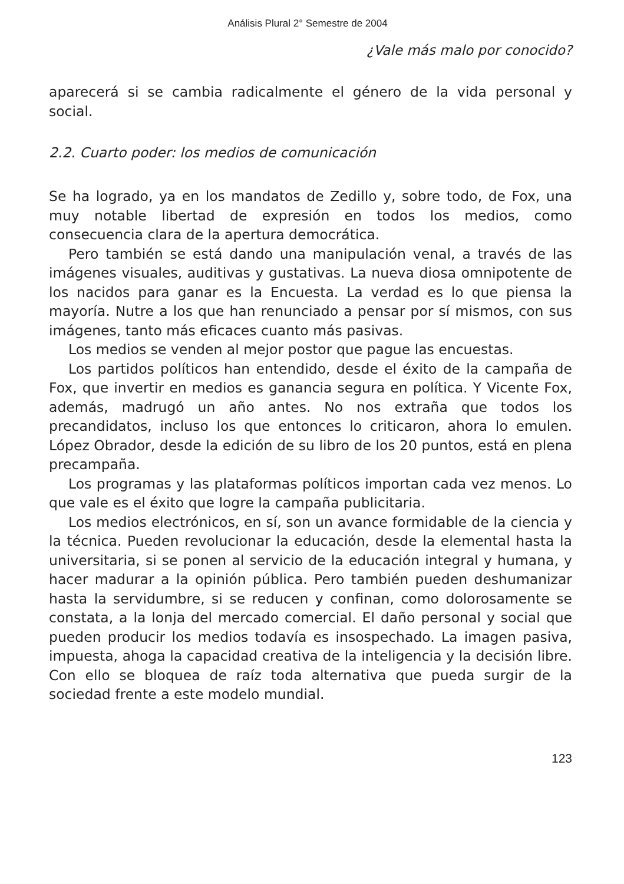Análisis Plural 2° Semestre de 2004
¿Vale más malo por conocido?
aparecerá si se cambia radicalmente el género de la vida personal y social.
2.2. Cuarto poder: los medios de comunicación
Se ha logrado, ya en los mandatos de Zedillo y, sobre todo, de Fox, una muy notable libertad de expresión en todos los medios, como consecuencia clara de la apertura democrática.
Pero también se está dando una manipulación venal, a través de las imágenes visuales, auditivas y gustativas. La nueva diosa omnipotente de los nacidos para ganar es la Encuesta. La verdad es lo que piensa la mayoría. Nutre a los que han renunciado a pensar por sí mismos, con sus imágenes, tanto más eficaces cuanto más pasivas.
Los medios se venden al mejor postor que pague las encuestas.
Los partidos políticos han entendido, desde el éxito de la campaña de Fox, que invertir en medios es ganancia segura en política. Y Vicente Fox, además, madrugó un año antes. No nos extraña que todos los precandidatos, incluso los que entonces lo criticaron, ahora lo emulen. López Obrador, desde la edición de su libro de los 20 puntos, está en plena precampaña.
Los programas y las plataformas políticos importan cada vez menos. Lo que vale es el éxito que logre la campaña publicitaria.
Los medios electrónicos, en sí, son un avance formidable de la ciencia y la técnica. Pueden revolucionar la educación, desde la elemental hasta la universitaria, si se ponen al servicio de la educación integral y humana, y hacer madurar a la opinión pública. Pero también pueden deshumanizar hasta la servidumbre, si se reducen y confinan, como dolorosamente se constata, a la lonja del mercado comercial. El daño personal y social que pueden producir los medios todavía es insospechado. La imagen pasiva, impuesta, ahoga la capacidad creativa de la inteligencia y la decisión libre. Con ello se bloquea de raíz toda alternativa que pueda surgir de la sociedad frente a este modelo mundial.
123